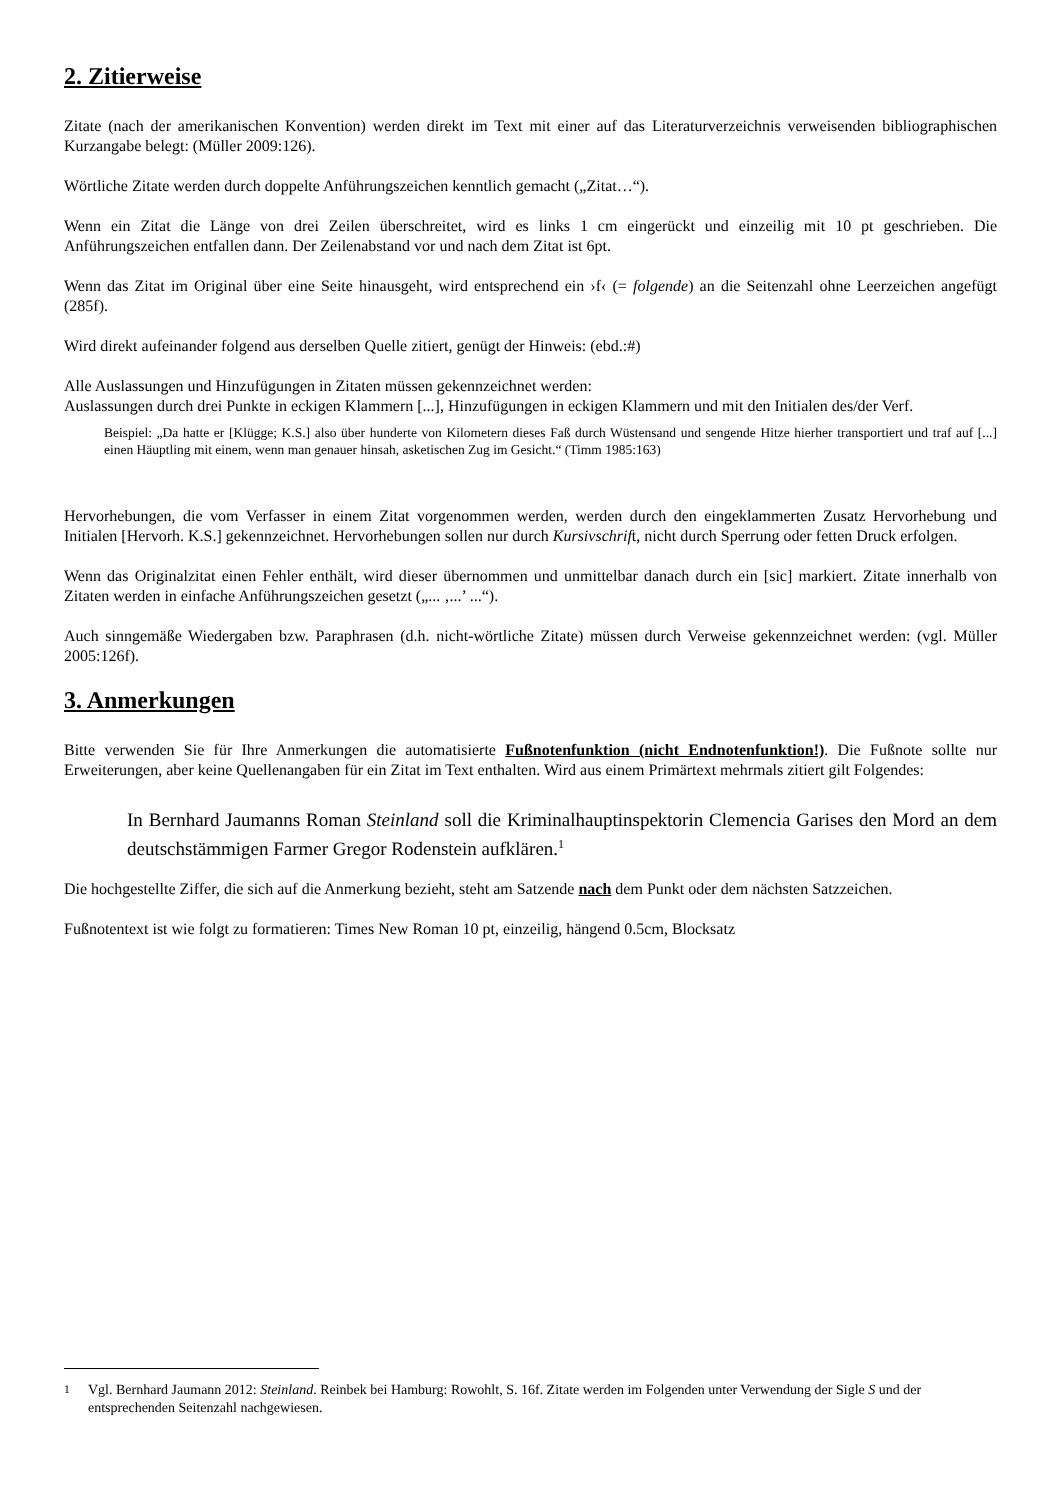2. Zitierweise
Zitate (nach der amerikanischen Konvention) werden direkt im Text mit einer auf das Literaturverzeichnis verweisenden bibliographischen Kurzangabe belegt: (Müller 2009:126).
Wörtliche Zitate werden durch doppelte Anführungszeichen kenntlich gemacht („Zitat…“).
Wenn ein Zitat die Länge von drei Zeilen überschreitet, wird es links 1 cm eingerückt und einzeilig mit 10 pt geschrieben. Die Anführungszeichen entfallen dann. Der Zeilenabstand vor und nach dem Zitat ist 6pt.
Wenn das Zitat im Original über eine Seite hinausgeht, wird entsprechend ein ›f‹ (= folgende) an die Seitenzahl ohne Leerzeichen angefügt (285f).
Wird direkt aufeinander folgend aus derselben Quelle zitiert, genügt der Hinweis: (ebd.:#)
Alle Auslassungen und Hinzufügungen in Zitaten müssen gekennzeichnet werden:
Auslassungen durch drei Punkte in eckigen Klammern [...], Hinzufügungen in eckigen Klammern und mit den Initialen des/der Verf.
Beispiel: „Da hatte er [Klügge; K.S.] also über hunderte von Kilometern dieses Faß durch Wüstensand und sengende Hitze hierher transportiert und traf auf [...] einen Häuptling mit einem, wenn man genauer hinsah, asketischen Zug im Gesicht.“ (Timm 1985:163)
Hervorhebungen, die vom Verfasser in einem Zitat vorgenommen werden, werden durch den eingeklammerten Zusatz Hervorhebung und Initialen [Hervorh. K.S.] gekennzeichnet. Hervorhebungen sollen nur durch Kursivschrift, nicht durch Sperrung oder fetten Druck erfolgen.
Wenn das Originalzitat einen Fehler enthält, wird dieser übernommen und unmittelbar danach durch ein [sic] markiert. Zitate innerhalb von Zitaten werden in einfache Anführungszeichen gesetzt („... ‚...’ ...“).
Auch sinngemäße Wiedergaben bzw. Paraphrasen (d.h. nicht-wörtliche Zitate) müssen durch Verweise gekennzeichnet werden: (vgl. Müller 2005:126f).
3. Anmerkungen
Bitte verwenden Sie für Ihre Anmerkungen die automatisierte Fußnotenfunktion (nicht Endnotenfunktion!). Die Fußnote sollte nur Erweiterungen, aber keine Quellenangaben für ein Zitat im Text enthalten. Wird aus einem Primärtext mehrmals zitiert gilt Folgendes:
In Bernhard Jaumanns Roman Steinland soll die Kriminalhauptinspektorin Clemencia Garises den Mord an dem deutschstämmigen Farmer Gregor Rodenstein aufklären.<sup>1</sup>
Die hochgestellte Ziffer, die sich auf die Anmerkung bezieht, steht am Satzende nach dem Punkt oder dem nächsten Satzzeichen.
Fußnotentext ist wie folgt zu formatieren: Times New Roman 10 pt, einzeilig, hängend 0.5cm, Blocksatz
<sup>1</sup> Vgl. Bernhard Jaumann 2012: Steinland. Reinbek bei Hamburg: Rowohlt, S. 16f. Zitate werden im Folgenden unter Verwendung der Sigle S und der entsprechenden Seitenzahl nachgewiesen.